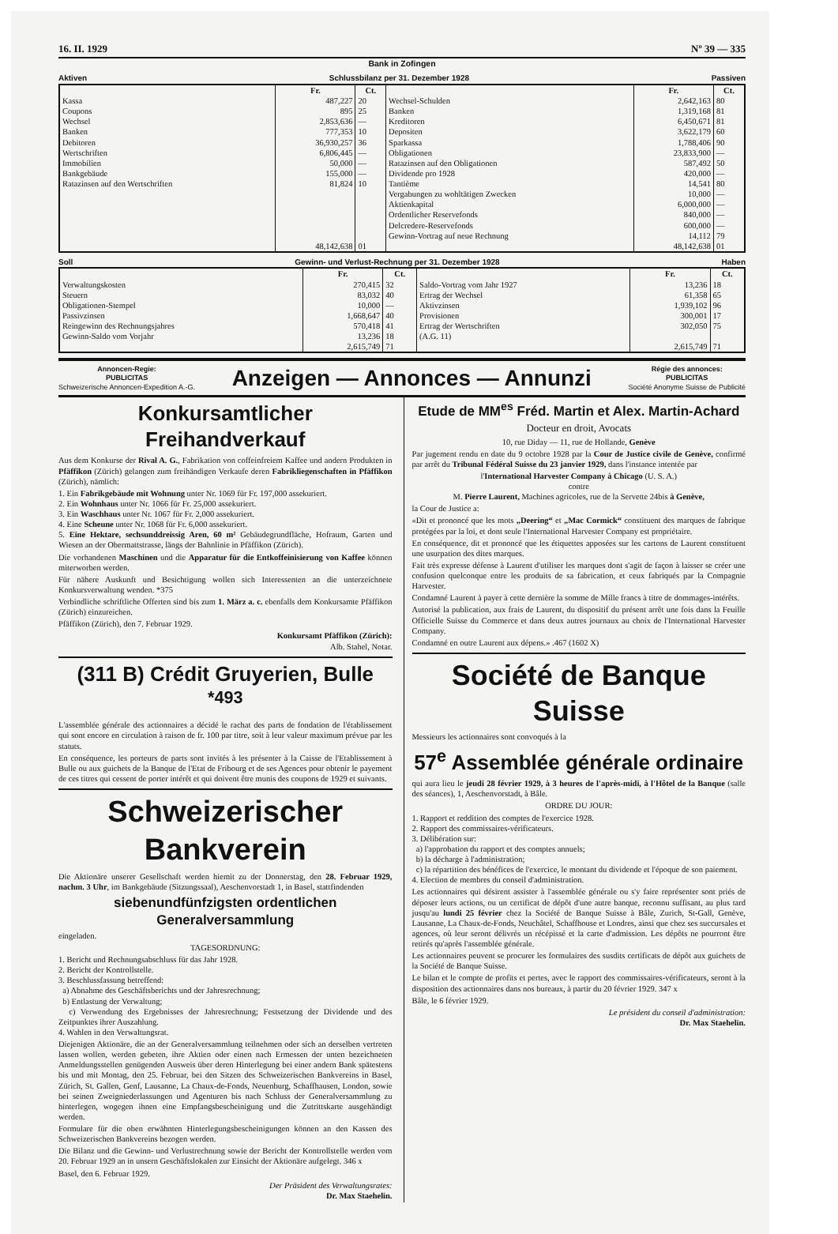16. II. 1929 Nº 39 — 335
Bank in Zofingen
Aktiven Schlussbilanz per 31. Dezember 1928 Passiven
| | Fr. | Ct. | | Fr. | Ct. |
| --- | --- | --- | --- | --- | --- |
| Kassa | 487,227 | 20 | Wechsel-Schulden | 2,642,163 | 80 |
| Coupons | 895 | 25 | Banken | 1,319,168 | 81 |
| Wechsel | 2,853,636 | — | Kreditoren | 6,450,671 | 81 |
| Banken | 777,353 | 10 | Depositen | 3,622,179 | 60 |
| Debitoren | 36,930,257 | 36 | Sparkassa | 1,788,406 | 90 |
| Wertschriften | 6,806,445 | — | Obligationen | 23,833,900 | — |
| Immobilien | 50,000 | — | Ratazinsen auf den Obligationen | 587,492 | 50 |
| Bankgebäude | 155,000 | — | Dividende pro 1928 | 420,000 | — |
| Ratazinsen auf den Wertschriften | 81,824 | 10 | Tantième | 14,541 | 80 |
| | | | Vergabungen zu wohltätigen Zwecken | 10,000 | — |
| | | | Aktienkapital | 6,000,000 | — |
| | | | Ordentlicher Reservefonds | 840,000 | — |
| | | | Delcredere-Reservefonds | 600,000 | — |
| | | | Gewinn-Vortrag auf neue Rechnung | 14,112 | 79 |
| | 48,142,638 | 01 | | 48,142,638 | 01 |
Soll Gewinn- und Verlust-Rechnung per 31. Dezember 1928 Haben
| | Fr. | Ct. | | Fr. | Ct. |
| --- | --- | --- | --- | --- | --- |
| Verwaltungskosten | 270,415 | 32 | Saldo-Vortrag vom Jahr 1927 | 13,236 | 18 |
| Steuern | 83,032 | 40 | Ertrag der Wechsel | 61,358 | 65 |
| Obligationen-Stempel | 10,000 | — | Aktivzinsen | 1,939,102 | 96 |
| Passivzinsen | 1,668,647 | 40 | Provisionen | 300,001 | 17 |
| Reingewinn des Rechnungsjahres | 570,418 | 41 | Ertrag der Wertschriften | 302,050 | 75 |
| Gewinn-Saldo vom Vorjahr | 13,236 | 18 | (A.G. 11) | | |
| | 2,615,749 | 71 | | 2,615,749 | 71 |
Annoncen-Regie:
PUBLICITAS
Schweizerische Annoncen-Expedition A.-G.
Anzeigen — Annonces — Annunzi
Régie des annonces:
PUBLICITAS
Société Anonyme Suisse de Publicité
Konkursamtlicher Freihandverkauf
Aus dem Konkurse der Rival A. G., Fabrikation von coffeinfreiem Kaffee und andern Produkten in Pfäffikon (Zürich) gelangen zum freihändigen Verkaufe deren Fabrikliegenschaften in Pfäffikon (Zürich), nämlich:
1. Ein Fabrikgebäude mit Wohnung unter Nr. 1069 für Fr. 197,000 assekuriert.
2. Ein Wohnhaus unter Nr. 1066 für Fr. 25,000 assekuriert.
3. Ein Waschhaus unter Nr. 1067 für Fr. 2,000 assekuriert.
4. Eine Scheune unter Nr. 1068 für Fr. 6,000 assekuriert.
5. Eine Hektare, sechsunddreissig Aren, 60 m² Gebäudegrundfläche, Hofraum, Garten und Wiesen an der Obermattstrasse, längs der Bahnlinie in Pfäffikon (Zürich).
Die vorhandenen Maschinen und die Apparatur für die Entkoffeinisierung von Kaffee können miterworben werden.
Für nähere Auskunft und Besichtigung wollen sich Interessenten an die unterzeichnete Konkursverwaltung wenden. *375
Verbindliche schriftliche Offerten sind bis zum 1. März a. c. ebenfalls dem Konkursamte Pfäffikon (Zürich) einzureichen.
Pfäffikon (Zürich), den 7. Februar 1929.
Konkursamt Pfäffikon (Zürich):
Alb. Stahel, Notar.
(311 B) Crédit Gruyerien, Bulle <sup>*493</sup>
L'assemblée générale des actionnaires a décidé le rachat des parts de fondation de l'établissement qui sont encore en circulation à raison de fr. 100 par titre, soit à leur valeur maximum prévue par les statuts.
En conséquence, les porteurs de parts sont invités à les présenter à la Caisse de l'Etablissement à Bulle ou aux guichets de la Banque de l'Etat de Fribourg et de ses Agences pour obtenir le payement de ces titres qui cessent de porter intérêt et qui doivent être munis des coupons de 1929 et suivants.
Schweizerischer Bankverein
Die Aktionäre unserer Gesellschaft werden hiemit zu der Donnerstag, den 28. Februar 1929, nachm. 3 Uhr, im Bankgebäude (Sitzungssaal), Aeschenvorstadt 1, in Basel, stattfindenden
siebenundfünfzigsten ordentlichen Generalversammlung
eingeladen.
TAGESORDNUNG:
1. Bericht und Rechnungsabschluss für das Jahr 1928.
2. Bericht der Kontrollstelle.
3. Beschlussfassung betreffend:
a) Abnahme des Geschäftsberichts und der Jahresrechnung;
b) Entlastung der Verwaltung;
c) Verwendung des Ergebnisses der Jahresrechnung; Festsetzung der Dividende und des Zeitpunktes ihrer Auszahlung.
4. Wahlen in den Verwaltungsrat.
Diejenigen Aktionäre, die an der Generalversammlung teilnehmen oder sich an derselben vertreten lassen wollen, werden gebeten, ihre Aktien oder einen nach Ermessen der unten bezeichneten Anmeldungsstellen genügenden Ausweis über deren Hinterlegung bei einer andern Bank spätestens bis und mit Montag, den 25. Februar, bei den Sitzen des Schweizerischen Bankvereins in Basel, Zürich, St. Gallen, Genf, Lausanne, La Chaux-de-Fonds, Neuenburg, Schaffhausen, London, sowie bei seinen Zweigniederlassungen und Agenturen bis nach Schluss der Generalversammlung zu hinterlegen, wogegen ihnen eine Empfangsbescheinigung und die Zutrittskarte ausgehändigt werden.
Formulare für die oben erwähnten Hinterlegungsbescheinigungen können an den Kassen des Schweizerischen Bankvereins bezogen werden.
Die Bilanz und die Gewinn- und Verlustrechnung sowie der Bericht der Kontrollstelle werden vom 20. Februar 1929 an in unsern Geschäftslokalen zur Einsicht der Aktionäre aufgelegt. 346 x
Basel, den 6. Februar 1929.
Der Präsident des Verwaltungsrates:
Dr. Max Staehelin.
Etude de MM<sup>es</sup> Fréd. Martin et Alex. Martin-Achard
Docteur en droit, Avocats
10, rue Diday — 11, rue de Hollande, Genève
Par jugement rendu en date du 9 octobre 1928 par la Cour de Justice civile de Genève, confirmé par arrêt du Tribunal Fédéral Suisse du 23 janvier 1929, dans l'instance intentée par
l'International Harvester Company à Chicago (U. S. A.)
contre
M. Pierre Laurent, Machines agricoles, rue de la Servette 24bis à Genève,
la Cour de Justice a:
«Dit et prononcé que les mots „Deering“ et „Mac Cormick“ constituent des marques de fabrique protégées par la loi, et dont seule l'International Harvester Company est propriétaire.
En conséquence, dit et prononcé que les étiquettes apposées sur les cartons de Laurent constituent une usurpation des dites marques.
Fait très expresse défense à Laurent d'utiliser les marques dont s'agit de façon à laisser se créer une confusion quelconque entre les produits de sa fabrication, et ceux fabriqués par la Compagnie Harvester.
Condamné Laurent à payer à cette dernière la somme de Mille francs à titre de dommages-intérêts.
Autorisé la publication, aux frais de Laurent, du dispositif du présent arrêt une fois dans la Feuille Officielle Suisse du Commerce et dans deux autres journaux au choix de l'International Harvester Company.
Condamné en outre Laurent aux dépens.» .467 (1602 X)
Société de Banque Suisse
Messieurs les actionnaires sont convoqués à la
57<sup>e</sup> Assemblée générale ordinaire
qui aura lieu le jeudi 28 février 1929, à 3 heures de l'après-midi, à l'Hôtel de la Banque (salle des séances), 1, Aeschenvorstadt, à Bâle.
ORDRE DU JOUR:
1. Rapport et reddition des comptes de l'exercice 1928.
2. Rapport des commissaires-vérificateurs.
3. Délibération sur:
a) l'approbation du rapport et des comptes annuels;
b) la décharge à l'administration;
c) la répartition des bénéfices de l'exercice, le montant du dividende et l'époque de son paiement.
4. Election de membres du conseil d'administration.
Les actionnaires qui désirent assister à l'assemblée générale ou s'y faire représenter sont priés de déposer leurs actions, ou un certificat de dépôt d'une autre banque, reconnu suffisant, au plus tard jusqu'au lundi 25 février chez la Société de Banque Suisse à Bâle, Zurich, St-Gall, Genève, Lausanne, La Chaux-de-Fonds, Neuchâtel, Schaffhouse et Londres, ainsi que chez ses succursales et agences, où leur seront délivrés un récépissé et la carte d'admission. Les dépôts ne pourront être retirés qu'après l'assemblée générale.
Les actionnaires peuvent se procurer les formulaires des susdits certificats de dépôt aux guichets de la Société de Banque Suisse.
Le bilan et le compte de profits et pertes, avec le rapport des commissaires-vérificateurs, seront à la disposition des actionnaires dans nos bureaux, à partir du 20 février 1929. 347 x
Bâle, le 6 février 1929.
Le président du conseil d'administration:
Dr. Max Staehelin.